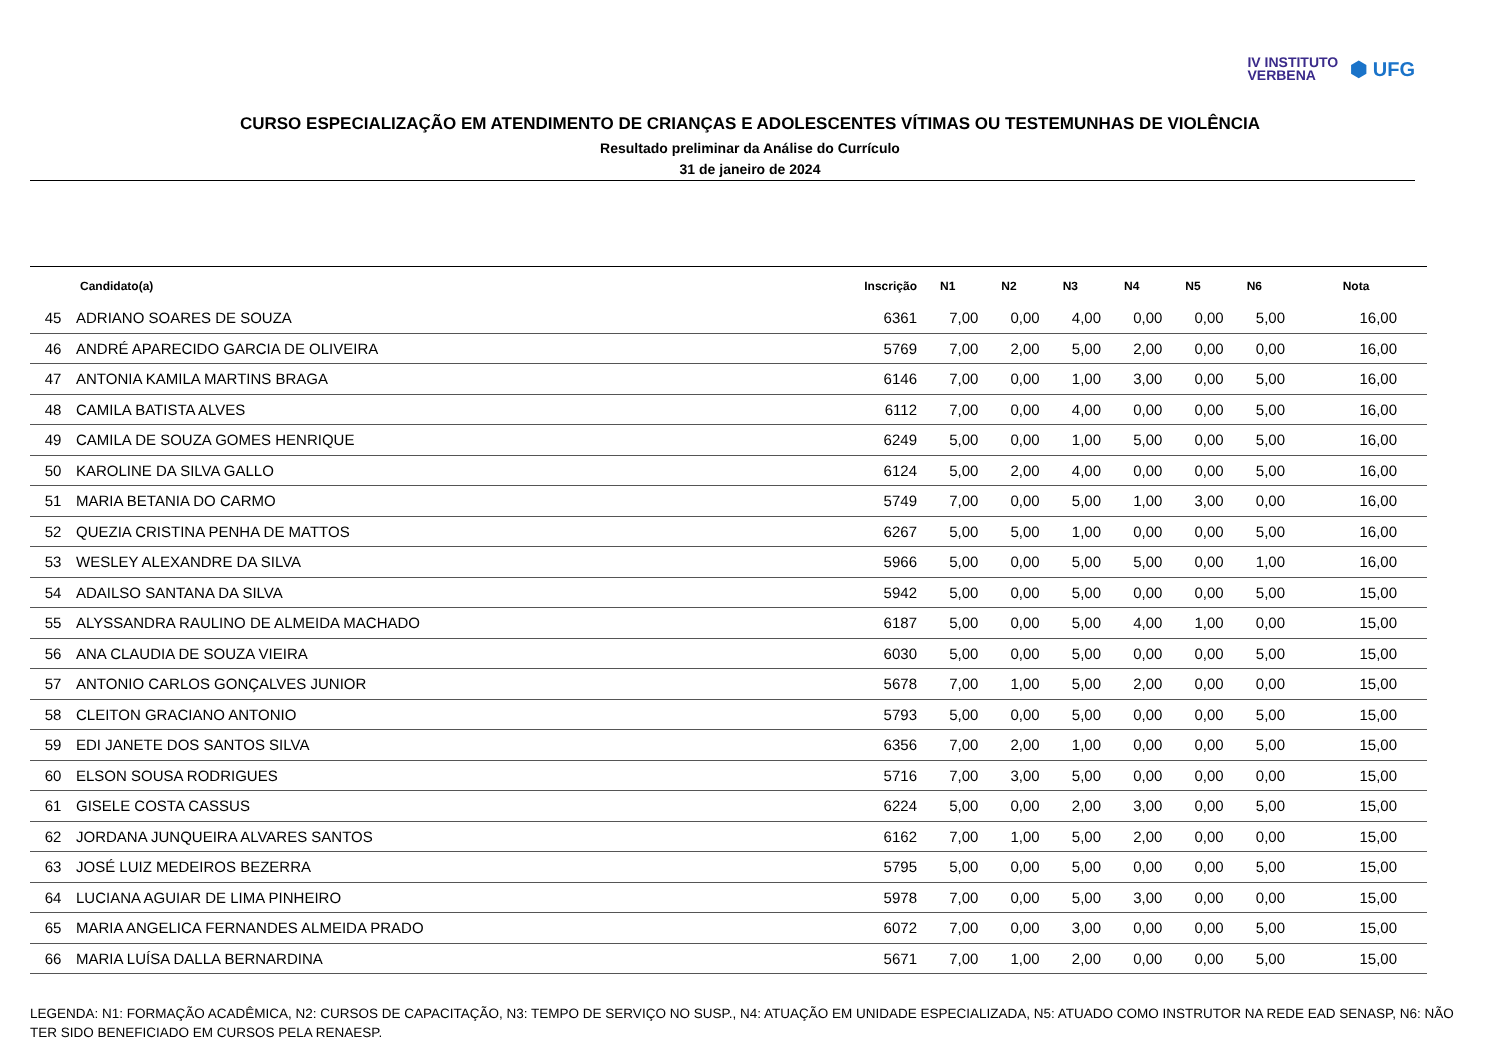IV INSTITUTO
VERBENA
⬢ UFG
CURSO ESPECIALIZAÇÃO EM ATENDIMENTO DE CRIANÇAS E ADOLESCENTES VÍTIMAS OU TESTEMUNHAS DE VIOLÊNCIA
Resultado preliminar da Análise do Currículo
31 de janeiro de 2024
| | Candidato(a) | Inscrição | N1 | N2 | N3 | N4 | N5 | N6 | Nota |
| --- | --- | --- | --- | --- | --- | --- | --- | --- | --- |
| 45 | ADRIANO SOARES DE SOUZA | 6361 | 7,00 | 0,00 | 4,00 | 0,00 | 0,00 | 5,00 | 16,00 |
| 46 | ANDRÉ APARECIDO GARCIA DE OLIVEIRA | 5769 | 7,00 | 2,00 | 5,00 | 2,00 | 0,00 | 0,00 | 16,00 |
| 47 | ANTONIA KAMILA MARTINS BRAGA | 6146 | 7,00 | 0,00 | 1,00 | 3,00 | 0,00 | 5,00 | 16,00 |
| 48 | CAMILA BATISTA ALVES | 6112 | 7,00 | 0,00 | 4,00 | 0,00 | 0,00 | 5,00 | 16,00 |
| 49 | CAMILA DE SOUZA GOMES HENRIQUE | 6249 | 5,00 | 0,00 | 1,00 | 5,00 | 0,00 | 5,00 | 16,00 |
| 50 | KAROLINE DA SILVA GALLO | 6124 | 5,00 | 2,00 | 4,00 | 0,00 | 0,00 | 5,00 | 16,00 |
| 51 | MARIA BETANIA DO CARMO | 5749 | 7,00 | 0,00 | 5,00 | 1,00 | 3,00 | 0,00 | 16,00 |
| 52 | QUEZIA CRISTINA PENHA DE MATTOS | 6267 | 5,00 | 5,00 | 1,00 | 0,00 | 0,00 | 5,00 | 16,00 |
| 53 | WESLEY ALEXANDRE DA SILVA | 5966 | 5,00 | 0,00 | 5,00 | 5,00 | 0,00 | 1,00 | 16,00 |
| 54 | ADAILSO SANTANA DA SILVA | 5942 | 5,00 | 0,00 | 5,00 | 0,00 | 0,00 | 5,00 | 15,00 |
| 55 | ALYSSANDRA RAULINO DE ALMEIDA MACHADO | 6187 | 5,00 | 0,00 | 5,00 | 4,00 | 1,00 | 0,00 | 15,00 |
| 56 | ANA CLAUDIA DE SOUZA VIEIRA | 6030 | 5,00 | 0,00 | 5,00 | 0,00 | 0,00 | 5,00 | 15,00 |
| 57 | ANTONIO CARLOS GONÇALVES JUNIOR | 5678 | 7,00 | 1,00 | 5,00 | 2,00 | 0,00 | 0,00 | 15,00 |
| 58 | CLEITON GRACIANO ANTONIO | 5793 | 5,00 | 0,00 | 5,00 | 0,00 | 0,00 | 5,00 | 15,00 |
| 59 | EDI JANETE DOS SANTOS SILVA | 6356 | 7,00 | 2,00 | 1,00 | 0,00 | 0,00 | 5,00 | 15,00 |
| 60 | ELSON SOUSA RODRIGUES | 5716 | 7,00 | 3,00 | 5,00 | 0,00 | 0,00 | 0,00 | 15,00 |
| 61 | GISELE COSTA CASSUS | 6224 | 5,00 | 0,00 | 2,00 | 3,00 | 0,00 | 5,00 | 15,00 |
| 62 | JORDANA JUNQUEIRA ALVARES SANTOS | 6162 | 7,00 | 1,00 | 5,00 | 2,00 | 0,00 | 0,00 | 15,00 |
| 63 | JOSÉ LUIZ MEDEIROS BEZERRA | 5795 | 5,00 | 0,00 | 5,00 | 0,00 | 0,00 | 5,00 | 15,00 |
| 64 | LUCIANA AGUIAR DE LIMA PINHEIRO | 5978 | 7,00 | 0,00 | 5,00 | 3,00 | 0,00 | 0,00 | 15,00 |
| 65 | MARIA ANGELICA FERNANDES ALMEIDA PRADO | 6072 | 7,00 | 0,00 | 3,00 | 0,00 | 0,00 | 5,00 | 15,00 |
| 66 | MARIA LUÍSA DALLA BERNARDINA | 5671 | 7,00 | 1,00 | 2,00 | 0,00 | 0,00 | 5,00 | 15,00 |
LEGENDA: N1: FORMAÇÃO ACADÊMICA, N2: CURSOS DE CAPACITAÇÃO, N3: TEMPO DE SERVIÇO NO SUSP., N4: ATUAÇÃO EM UNIDADE ESPECIALIZADA, N5: ATUADO COMO INSTRUTOR NA REDE EAD SENASP, N6: NÃO TER SIDO BENEFICIADO EM CURSOS PELA RENAESP.